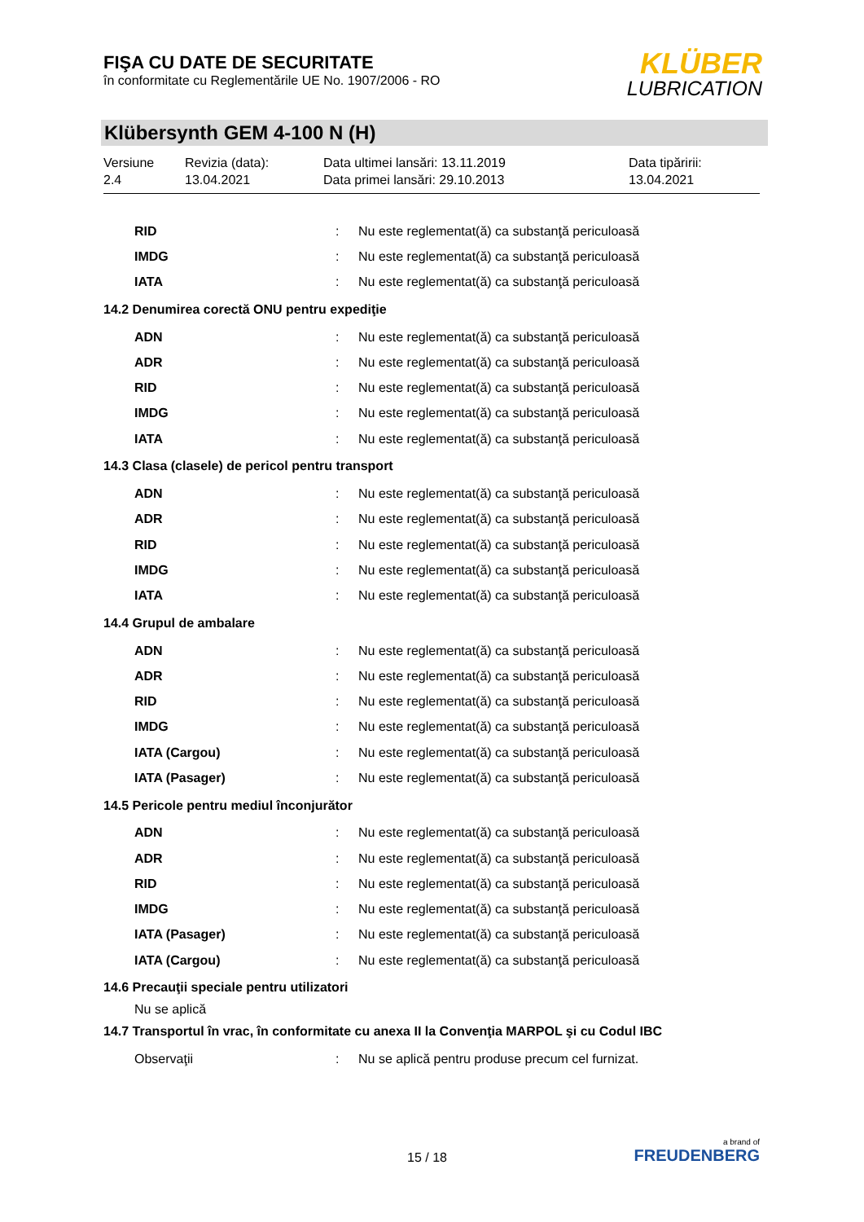FIŞA CU DATE DE SECURITATE
în conformitate cu Reglementările UE No. 1907/2006 - RO
KLÜBER
LUBRICATION
Klübersynth GEM 4-100 N (H)
Versiune
2.4
Revizia (data):
13.04.2021
Data ultimei lansări: 13.11.2019
Data primei lansări: 29.10.2013
Data tipăririi:
13.04.2021
RID: Nu este reglementat(ă) ca substanţă periculoasă
IMDG: Nu este reglementat(ă) ca substanţă periculoasă
IATA: Nu este reglementat(ă) ca substanţă periculoasă
14.2 Denumirea corectă ONU pentru expediţie
ADN: Nu este reglementat(ă) ca substanţă periculoasă
ADR: Nu este reglementat(ă) ca substanţă periculoasă
RID: Nu este reglementat(ă) ca substanţă periculoasă
IMDG: Nu este reglementat(ă) ca substanţă periculoasă
IATA: Nu este reglementat(ă) ca substanţă periculoasă
14.3 Clasa (clasele) de pericol pentru transport
ADN: Nu este reglementat(ă) ca substanţă periculoasă
ADR: Nu este reglementat(ă) ca substanţă periculoasă
RID: Nu este reglementat(ă) ca substanţă periculoasă
IMDG: Nu este reglementat(ă) ca substanţă periculoasă
IATA: Nu este reglementat(ă) ca substanţă periculoasă
14.4 Grupul de ambalare
ADN: Nu este reglementat(ă) ca substanţă periculoasă
ADR: Nu este reglementat(ă) ca substanţă periculoasă
RID: Nu este reglementat(ă) ca substanţă periculoasă
IMDG: Nu este reglementat(ă) ca substanţă periculoasă
IATA (Cargou): Nu este reglementat(ă) ca substanţă periculoasă
IATA (Pasager): Nu este reglementat(ă) ca substanţă periculoasă
14.5 Pericole pentru mediul înconjurător
ADN: Nu este reglementat(ă) ca substanţă periculoasă
ADR: Nu este reglementat(ă) ca substanţă periculoasă
RID: Nu este reglementat(ă) ca substanţă periculoasă
IMDG: Nu este reglementat(ă) ca substanţă periculoasă
IATA (Pasager): Nu este reglementat(ă) ca substanţă periculoasă
IATA (Cargou): Nu este reglementat(ă) ca substanţă periculoasă
14.6 Precauţii speciale pentru utilizatori
Nu se aplică
14.7 Transportul în vrac, în conformitate cu anexa II la Convenţia MARPOL şi cu Codul IBC
Observaţii: Nu se aplică pentru produse precum cel furnizat.
15 / 18
a brand of
FREUDENBERG